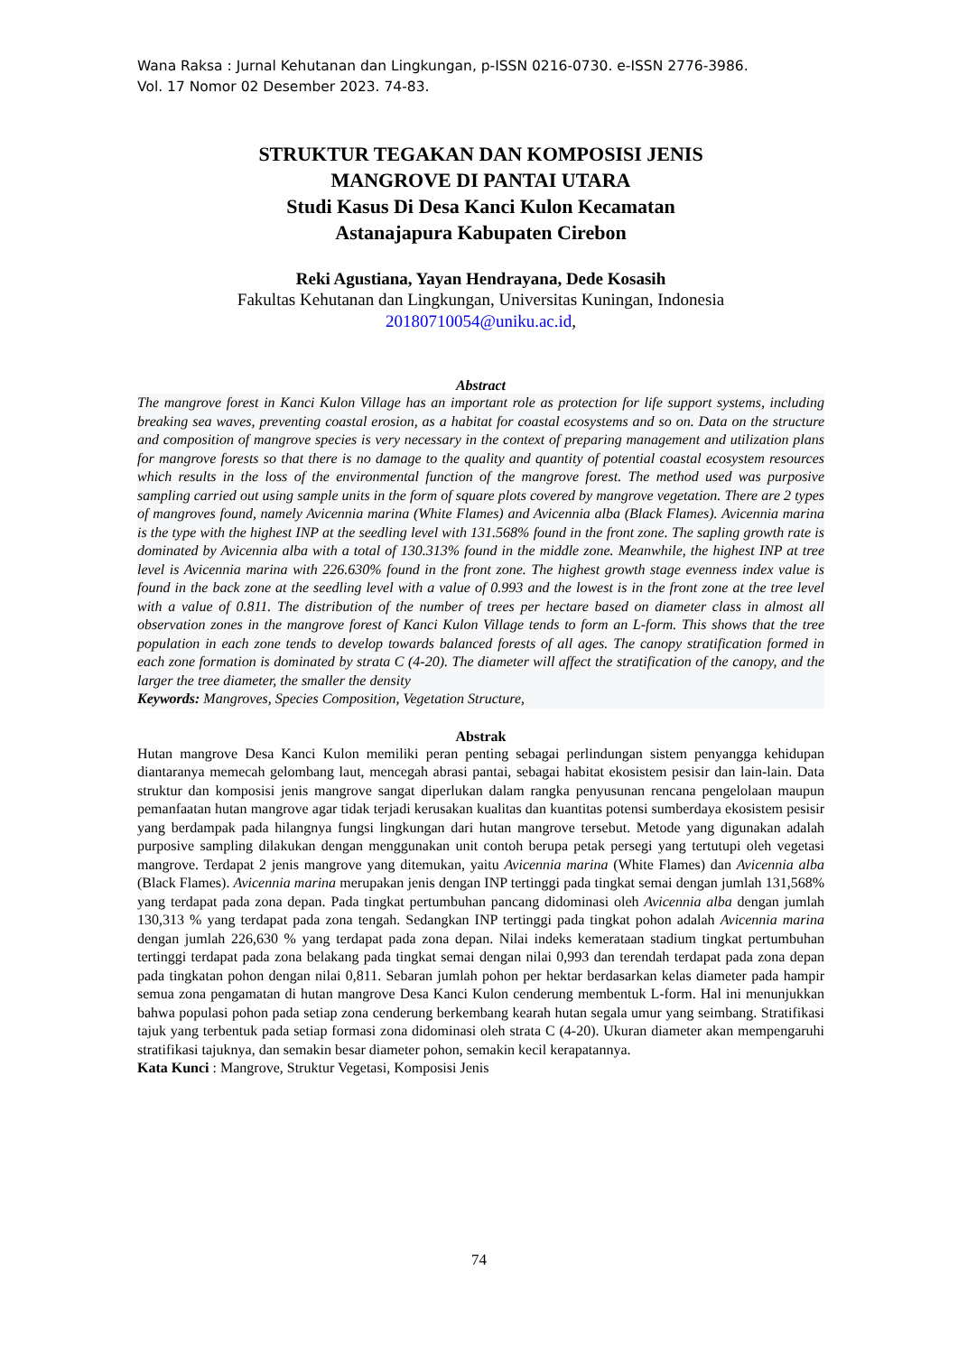Wana Raksa : Jurnal Kehutanan dan Lingkungan, p-ISSN 0216-0730. e-ISSN 2776-3986.
Vol. 17 Nomor 02 Desember 2023. 74-83.
STRUKTUR TEGAKAN DAN KOMPOSISI JENIS
MANGROVE DI PANTAI UTARA
Studi Kasus Di Desa Kanci Kulon Kecamatan
Astanajapura Kabupaten Cirebon
Reki Agustiana, Yayan Hendrayana, Dede Kosasih
Fakultas Kehutanan dan Lingkungan, Universitas Kuningan, Indonesia
20180710054@uniku.ac.id,
Abstract
The mangrove forest in Kanci Kulon Village has an important role as protection for life support systems, including breaking sea waves, preventing coastal erosion, as a habitat for coastal ecosystems and so on. Data on the structure and composition of mangrove species is very necessary in the context of preparing management and utilization plans for mangrove forests so that there is no damage to the quality and quantity of potential coastal ecosystem resources which results in the loss of the environmental function of the mangrove forest. The method used was purposive sampling carried out using sample units in the form of square plots covered by mangrove vegetation. There are 2 types of mangroves found, namely Avicennia marina (White Flames) and Avicennia alba (Black Flames). Avicennia marina is the type with the highest INP at the seedling level with 131.568% found in the front zone. The sapling growth rate is dominated by Avicennia alba with a total of 130.313% found in the middle zone. Meanwhile, the highest INP at tree level is Avicennia marina with 226.630% found in the front zone. The highest growth stage evenness index value is found in the back zone at the seedling level with a value of 0.993 and the lowest is in the front zone at the tree level with a value of 0.811. The distribution of the number of trees per hectare based on diameter class in almost all observation zones in the mangrove forest of Kanci Kulon Village tends to form an L-form. This shows that the tree population in each zone tends to develop towards balanced forests of all ages. The canopy stratification formed in each zone formation is dominated by strata C (4-20). The diameter will affect the stratification of the canopy, and the larger the tree diameter, the smaller the density
Keywords: Mangroves, Species Composition, Vegetation Structure,
Abstrak
Hutan mangrove Desa Kanci Kulon memiliki peran penting sebagai perlindungan sistem penyangga kehidupan diantaranya memecah gelombang laut, mencegah abrasi pantai, sebagai habitat ekosistem pesisir dan lain-lain. Data struktur dan komposisi jenis mangrove sangat diperlukan dalam rangka penyusunan rencana pengelolaan maupun pemanfaatan hutan mangrove agar tidak terjadi kerusakan kualitas dan kuantitas potensi sumberdaya ekosistem pesisir yang berdampak pada hilangnya fungsi lingkungan dari hutan mangrove tersebut. Metode yang digunakan adalah purposive sampling dilakukan dengan menggunakan unit contoh berupa petak persegi yang tertutupi oleh vegetasi mangrove. Terdapat 2 jenis mangrove yang ditemukan, yaitu Avicennia marina (White Flames) dan Avicennia alba (Black Flames). Avicennia marina merupakan jenis dengan INP tertinggi pada tingkat semai dengan jumlah 131,568% yang terdapat pada zona depan. Pada tingkat pertumbuhan pancang didominasi oleh Avicennia alba dengan jumlah 130,313 % yang terdapat pada zona tengah. Sedangkan INP tertinggi pada tingkat pohon adalah Avicennia marina dengan jumlah 226,630 % yang terdapat pada zona depan. Nilai indeks kemerataan stadium tingkat pertumbuhan tertinggi terdapat pada zona belakang pada tingkat semai dengan nilai 0,993 dan terendah terdapat pada zona depan pada tingkatan pohon dengan nilai 0,811. Sebaran jumlah pohon per hektar berdasarkan kelas diameter pada hampir semua zona pengamatan di hutan mangrove Desa Kanci Kulon cenderung membentuk L-form. Hal ini menunjukkan bahwa populasi pohon pada setiap zona cenderung berkembang kearah hutan segala umur yang seimbang. Stratifikasi tajuk yang terbentuk pada setiap formasi zona didominasi oleh strata C (4-20). Ukuran diameter akan mempengaruhi stratifikasi tajuknya, dan semakin besar diameter pohon, semakin kecil kerapatannya.
Kata Kunci : Mangrove, Struktur Vegetasi, Komposisi Jenis
74